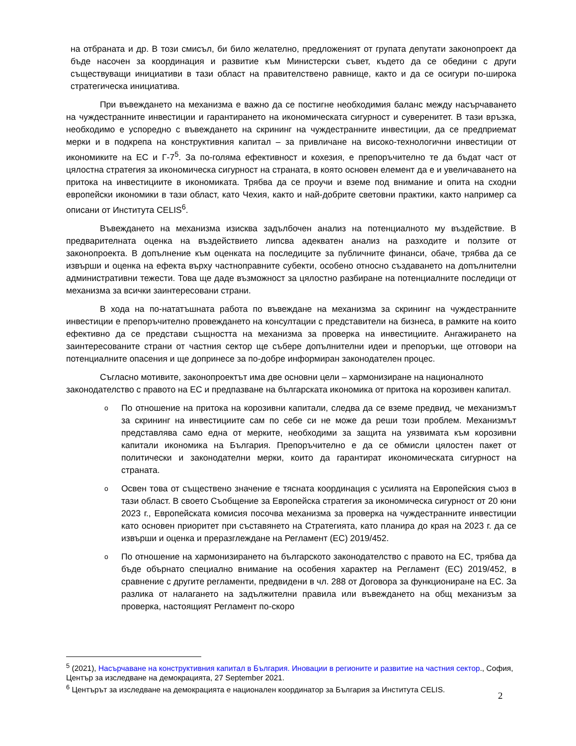на отбраната и др. В този смисъл, би било желателно, предложеният от групата депутати законопроект да бъде насочен за координация и развитие към Министерски съвет, където да се обедини с други съществуващи инициативи в тази област на правителствено равнище, както и да се осигури по-широка стратегическа инициатива.
При въвеждането на механизма е важно да се постигне необходимия баланс между насърчаването на чуждестранните инвестиции и гарантирането на икономическата сигурност и суверенитет. В тази връзка, необходимо е успоредно с въвеждането на скрининг на чуждестранните инвестиции, да се предприемат мерки и в подкрепа на конструктивния капитал – за привличане на високо-технологични инвестиции от икономиките на ЕС и Г-7<sup>5</sup>. За по-голяма ефективност и кохезия, е препоръчително те да бъдат част от цялостна стратегия за икономическа сигурност на страната, в която основен елемент да е и увеличаването на притока на инвестициите в икономиката. Трябва да се проучи и вземе под внимание и опита на сходни европейски икономики в тази област, като Чехия, както и най-добрите световни практики, както например са описани от Института CELIS<sup>6</sup>.
Въвеждането на механизма изисква задълбочен анализ на потенциалното му въздействие. В предварителната оценка на въздействието липсва адекватен анализ на разходите и ползите от законопроекта. В допълнение към оценката на последиците за публичните финанси, обаче, трябва да се извърши и оценка на ефекта върху частноправните субекти, особено относно създаването на допълнителни административни тежести. Това ще даде възможност за цялостно разбиране на потенциалните последици от механизма за всички заинтересовани страни.
В хода на по-нататъшната работа по въвеждане на механизма за скрининг на чуждестранните инвестиции е препоръчително провеждането на консултации с представители на бизнеса, в рамките на които ефективно да се представи същността на механизма за проверка на инвестициите. Ангажирането на заинтересованите страни от частния сектор ще събере допълнителни идеи и препоръки, ще отговори на потенциалните опасения и ще допринесе за по-добре информиран законодателен процес.
Съгласно мотивите, законопроектът има две основни цели – хармонизиране на националното законодателство с правото на ЕС и предпазване на българската икономика от притока на корозивен капитал.
o
По отношение на притока на корозивни капитали, следва да се вземе предвид, че механизмът за скрининг на инвестициите сам по себе си не може да реши този проблем. Механизмът представлява само една от мерките, необходими за защита на уязвимата към корозивни капитали икономика на България. Препоръчително е да се обмисли цялостен пакет от политически и законодателни мерки, които да гарантират икономическата сигурност на страната.
o
Освен това от съществено значение е тясната координация с усилията на Европейския съюз в тази област. В своето Съобщение за Европейска стратегия за икономическа сигурност от 20 юни 2023 г., Европейската комисия посочва механизма за проверка на чуждестранните инвестиции като основен приоритет при съставянето на Стратегията, като планира до края на 2023 г. да се извърши и оценка и преразглеждане на Регламент (ЕС) 2019/452.
o
По отношение на хармонизирането на българското законодателство с правото на ЕС, трябва да бъде обърнато специално внимание на особения характер на Регламент (ЕС) 2019/452, в сравнение с другите регламенти, предвидени в чл. 288 от Договора за функциониране на ЕС. За разлика от налагането на задължителни правила или въвеждането на общ механизъм за проверка, настоящият Регламент по-скоро
<sup>5</sup> (2021), Насърчаване на конструктивния капитал в България. Иновации в регионите и развитие на частния сектор., София, Център за изследване на демокрацията, 27 September 2021.
<sup>6</sup> Центърът за изследване на демокрацията е национален координатор за България за Института CELIS.
2